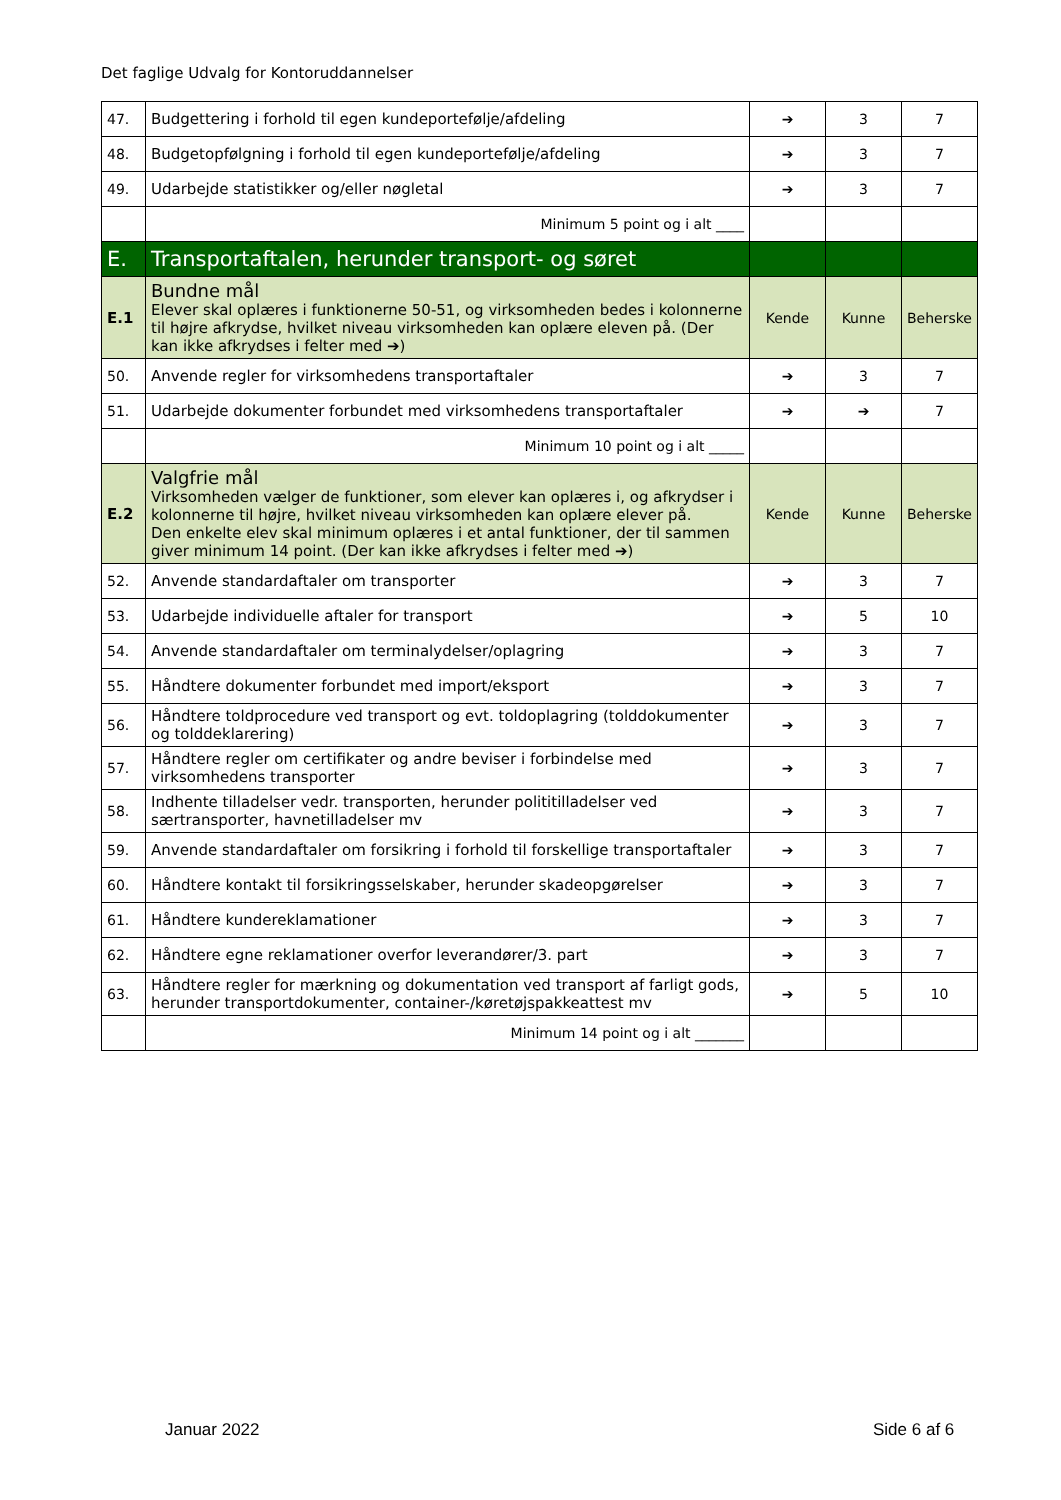Det faglige Udvalg for Kontoruddannelser
| 47. | Budgettering i forhold til egen kundeportefølje/afdeling | ➔ | 3 | 7 |
| 48. | Budgetopfølgning i forhold til egen kundeportefølje/afdeling | ➔ | 3 | 7 |
| 49. | Udarbejde statistikker og/eller nøgletal | ➔ | 3 | 7 |
| | Minimum 5 point og i alt ____ | | | |
| E. | Transportaftalen, herunder transport- og søret | | | |
| E.1 | Bundne mål Elever skal oplæres i funktionerne 50-51, og virksomheden bedes i kolonnerne til højre afkrydse, hvilket niveau virksomheden kan oplære eleven på. (Der kan ikke afkrydses i felter med ➔) | Kende | Kunne | Beherske |
| 50. | Anvende regler for virksomhedens transportaftaler | ➔ | 3 | 7 |
| 51. | Udarbejde dokumenter forbundet med virksomhedens transportaftaler | ➔ | ➔ | 7 |
| | Minimum 10 point og i alt _____ | | | |
| E.2 | Valgfrie mål Virksomheden vælger de funktioner, som elever kan oplæres i, og afkrydser i kolonnerne til højre, hvilket niveau virksomheden kan oplære elever på. Den enkelte elev skal minimum oplæres i et antal funktioner, der til sammen giver minimum 14 point. (Der kan ikke afkrydses i felter med ➔) | Kende | Kunne | Beherske |
| 52. | Anvende standardaftaler om transporter | ➔ | 3 | 7 |
| 53. | Udarbejde individuelle aftaler for transport | ➔ | 5 | 10 |
| 54. | Anvende standardaftaler om terminalydelser/oplagring | ➔ | 3 | 7 |
| 55. | Håndtere dokumenter forbundet med import/eksport | ➔ | 3 | 7 |
| 56. | Håndtere toldprocedure ved transport og evt. toldoplagring (tolddokumenter og tolddeklarering) | ➔ | 3 | 7 |
| 57. | Håndtere regler om certifikater og andre beviser i forbindelse med virksomhedens transporter | ➔ | 3 | 7 |
| 58. | Indhente tilladelser vedr. transporten, herunder polititilladelser ved særtransporter, havnetilladelser mv | ➔ | 3 | 7 |
| 59. | Anvende standardaftaler om forsikring i forhold til forskellige transportaftaler | ➔ | 3 | 7 |
| 60. | Håndtere kontakt til forsikringsselskaber, herunder skadeopgørelser | ➔ | 3 | 7 |
| 61. | Håndtere kundereklamationer | ➔ | 3 | 7 |
| 62. | Håndtere egne reklamationer overfor leverandører/3. part | ➔ | 3 | 7 |
| 63. | Håndtere regler for mærkning og dokumentation ved transport af farligt gods, herunder transportdokumenter, container-/køretøjspakkeattest mv | ➔ | 5 | 10 |
| | Minimum 14 point og i alt _______ | | | |
Januar 2022 Side 6 af 6